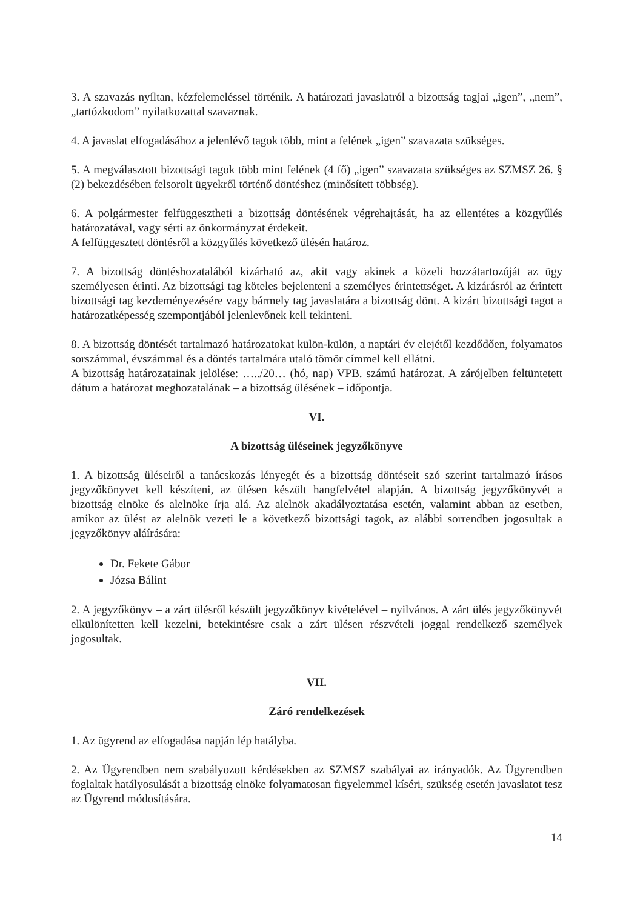3. A szavazás nyíltan, kézfelemeléssel történik. A határozati javaslatról a bizottság tagjai „igen”, „nem”, „tartózkodom” nyilatkozattal szavaznak.
4. A javaslat elfogadásához a jelenlévő tagok több, mint a felének „igen” szavazata szükséges.
5. A megválasztott bizottsági tagok több mint felének (4 fő) „igen” szavazata szükséges az SZMSZ 26. § (2) bekezdésében felsorolt ügyekről történő döntéshez (minősített többség).
6. A polgármester felfüggesztheti a bizottság döntésének végrehajtását, ha az ellentétes a közgyűlés határozatával, vagy sérti az önkormányzat érdekeit.
A felfüggesztett döntésről a közgyűlés következő ülésén határoz.
7. A bizottság döntéshozatalából kizárható az, akit vagy akinek a közeli hozzátartozóját az ügy személyesen érinti. Az bizottsági tag köteles bejelenteni a személyes érintettséget. A kizárásról az érintett bizottsági tag kezdeményezésére vagy bármely tag javaslatára a bizottság dönt. A kizárt bizottsági tagot a határozatképesség szempontjából jelenlevőnek kell tekinteni.
8. A bizottság döntését tartalmazó határozatokat külön-külön, a naptári év elejétől kezdődően, folyamatos sorszámmal, évszámmal és a döntés tartalmára utaló tömör címmel kell ellátni.
A bizottság határozatainak jelölése: …../20… (hó, nap) VPB. számú határozat. A zárójelben feltüntetett dátum a határozat meghozatalának – a bizottság ülésének – időpontja.
VI.
A bizottság üléseinek jegyzőkönyve
1. A bizottság üléseiről a tanácskozás lényegét és a bizottság döntéseit szó szerint tartalmazó írásos jegyzőkönyvet kell készíteni, az ülésen készült hangfelvétel alapján. A bizottság jegyzőkönyvét a bizottság elnöke és alelnöke írja alá. Az alelnök akadályoztatása esetén, valamint abban az esetben, amikor az ülést az alelnök vezeti le a következő bizottsági tagok, az alábbi sorrendben jogosultak a jegyzőkönyv aláírására:
Dr. Fekete Gábor
Józsa Bálint
2. A jegyzőkönyv – a zárt ülésről készült jegyzőkönyv kivételével – nyilvános. A zárt ülés jegyzőkönyvét elkülönítetten kell kezelni, betekintésre csak a zárt ülésen részvételi joggal rendelkező személyek jogosultak.
VII.
Záró rendelkezések
1. Az ügyrend az elfogadása napján lép hatályba.
2. Az Ügyrendben nem szabályozott kérdésekben az SZMSZ szabályai az irányadók. Az Ügyrendben foglaltak hatályosulását a bizottság elnöke folyamatosan figyelemmel kíséri, szükség esetén javaslatot tesz az Ügyrend módosítására.
14